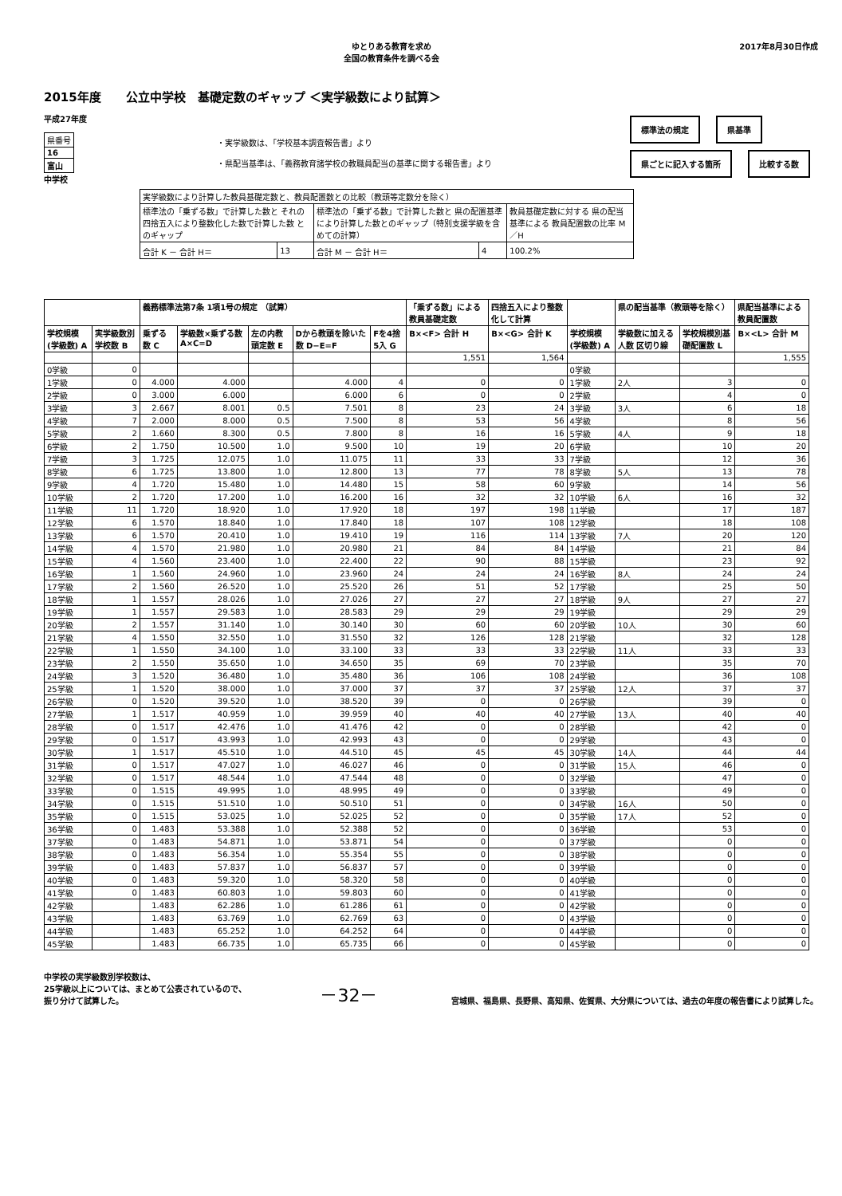ゆとりある教育を求め
全国の教育条件を調べる会
2017年8月30日作成
2015年度 公立中学校　基礎定数のギャップ ＜実学級数により試算＞
平成27年度
| 県番号 |
| 16 |
| 富山 |
中学校
・実学級数は、「学校基本調査報告書」より
・県配当基準は、「義務教育諸学校の教職員配当の基準に関する報告書」より
標準法の規定 県基準
県ごとに記入する箇所 比較する数
| 実学級数により計算した教員基礎定数と、教員配置数との比較（教頭等定数分を除く） | | | | |
| 標準法の「乗ずる数」で計算した数と それの四捨五入により整数化した数で計算した数 とのギャップ | | 標準法の「乗ずる数」で計算した数と 県の配置基準により計算した数とのギャップ（特別支援学級を含めての計算） | | 教員基礎定数に対する 県の配当基準による 教員配置数の比率 M／H |
| 合計 K － 合計 H＝ | 13 | 合計 M － 合計 H＝ | 4 | 100.2% |
| | | 義務標準法第7条 1項1号の規定 （試算） | | | | | 「乗ずる数」による教員基礎定数 | 四捨五入により整数化して計算 | | 県の配当基準（教頭等を除く） | | 県配当基準による教員配置数 |
| --- | --- | --- | --- | --- | --- | --- | --- | --- | --- | --- | --- | --- |
| 学校規模(学級数) A | 実学級数別学校数 B | 乗ずる数 C | 学級数×乗ずる数 A×C=D | 左の内教頭定数 E | Dから教頭を除いた数 D−E=F | Fを4捨5入 G | B×<F> 合計 H | B×<G> 合計 K | 学校規模(学級数) A | 学級数に加える人数 区切り線 | 学校規模別基礎配置数 L | B×<L> 合計 M |
| | | | | | | | 1,551 | 1,564 | | | | 1,555 |
| 0学級 | 0 | | | | | | | | 0学級 | | | |
| 1学級 | 0 | 4.000 | 4.000 | | 4.000 | 4 | 0 | 0 | 1学級 | 2人 | 3 | 0 |
| 2学級 | 0 | 3.000 | 6.000 | | 6.000 | 6 | 0 | 0 | 2学級 | | 4 | 0 |
| 3学級 | 3 | 2.667 | 8.001 | 0.5 | 7.501 | 8 | 23 | 24 | 3学級 | 3人 | 6 | 18 |
| 4学級 | 7 | 2.000 | 8.000 | 0.5 | 7.500 | 8 | 53 | 56 | 4学級 | | 8 | 56 |
| 5学級 | 2 | 1.660 | 8.300 | 0.5 | 7.800 | 8 | 16 | 16 | 5学級 | 4人 | 9 | 18 |
| 6学級 | 2 | 1.750 | 10.500 | 1.0 | 9.500 | 10 | 19 | 20 | 6学級 | | 10 | 20 |
| 7学級 | 3 | 1.725 | 12.075 | 1.0 | 11.075 | 11 | 33 | 33 | 7学級 | | 12 | 36 |
| 8学級 | 6 | 1.725 | 13.800 | 1.0 | 12.800 | 13 | 77 | 78 | 8学級 | 5人 | 13 | 78 |
| 9学級 | 4 | 1.720 | 15.480 | 1.0 | 14.480 | 15 | 58 | 60 | 9学級 | | 14 | 56 |
| 10学級 | 2 | 1.720 | 17.200 | 1.0 | 16.200 | 16 | 32 | 32 | 10学級 | 6人 | 16 | 32 |
| 11学級 | 11 | 1.720 | 18.920 | 1.0 | 17.920 | 18 | 197 | 198 | 11学級 | | 17 | 187 |
| 12学級 | 6 | 1.570 | 18.840 | 1.0 | 17.840 | 18 | 107 | 108 | 12学級 | | 18 | 108 |
| 13学級 | 6 | 1.570 | 20.410 | 1.0 | 19.410 | 19 | 116 | 114 | 13学級 | 7人 | 20 | 120 |
| 14学級 | 4 | 1.570 | 21.980 | 1.0 | 20.980 | 21 | 84 | 84 | 14学級 | | 21 | 84 |
| 15学級 | 4 | 1.560 | 23.400 | 1.0 | 22.400 | 22 | 90 | 88 | 15学級 | | 23 | 92 |
| 16学級 | 1 | 1.560 | 24.960 | 1.0 | 23.960 | 24 | 24 | 24 | 16学級 | 8人 | 24 | 24 |
| 17学級 | 2 | 1.560 | 26.520 | 1.0 | 25.520 | 26 | 51 | 52 | 17学級 | | 25 | 50 |
| 18学級 | 1 | 1.557 | 28.026 | 1.0 | 27.026 | 27 | 27 | 27 | 18学級 | 9人 | 27 | 27 |
| 19学級 | 1 | 1.557 | 29.583 | 1.0 | 28.583 | 29 | 29 | 29 | 19学級 | | 29 | 29 |
| 20学級 | 2 | 1.557 | 31.140 | 1.0 | 30.140 | 30 | 60 | 60 | 20学級 | 10人 | 30 | 60 |
| 21学級 | 4 | 1.550 | 32.550 | 1.0 | 31.550 | 32 | 126 | 128 | 21学級 | | 32 | 128 |
| 22学級 | 1 | 1.550 | 34.100 | 1.0 | 33.100 | 33 | 33 | 33 | 22学級 | 11人 | 33 | 33 |
| 23学級 | 2 | 1.550 | 35.650 | 1.0 | 34.650 | 35 | 69 | 70 | 23学級 | | 35 | 70 |
| 24学級 | 3 | 1.520 | 36.480 | 1.0 | 35.480 | 36 | 106 | 108 | 24学級 | | 36 | 108 |
| 25学級 | 1 | 1.520 | 38.000 | 1.0 | 37.000 | 37 | 37 | 37 | 25学級 | 12人 | 37 | 37 |
| 26学級 | 0 | 1.520 | 39.520 | 1.0 | 38.520 | 39 | 0 | 0 | 26学級 | | 39 | 0 |
| 27学級 | 1 | 1.517 | 40.959 | 1.0 | 39.959 | 40 | 40 | 40 | 27学級 | 13人 | 40 | 40 |
| 28学級 | 0 | 1.517 | 42.476 | 1.0 | 41.476 | 42 | 0 | 0 | 28学級 | | 42 | 0 |
| 29学級 | 0 | 1.517 | 43.993 | 1.0 | 42.993 | 43 | 0 | 0 | 29学級 | | 43 | 0 |
| 30学級 | 1 | 1.517 | 45.510 | 1.0 | 44.510 | 45 | 45 | 45 | 30学級 | 14人 | 44 | 44 |
| 31学級 | 0 | 1.517 | 47.027 | 1.0 | 46.027 | 46 | 0 | 0 | 31学級 | 15人 | 46 | 0 |
| 32学級 | 0 | 1.517 | 48.544 | 1.0 | 47.544 | 48 | 0 | 0 | 32学級 | | 47 | 0 |
| 33学級 | 0 | 1.515 | 49.995 | 1.0 | 48.995 | 49 | 0 | 0 | 33学級 | | 49 | 0 |
| 34学級 | 0 | 1.515 | 51.510 | 1.0 | 50.510 | 51 | 0 | 0 | 34学級 | 16人 | 50 | 0 |
| 35学級 | 0 | 1.515 | 53.025 | 1.0 | 52.025 | 52 | 0 | 0 | 35学級 | 17人 | 52 | 0 |
| 36学級 | 0 | 1.483 | 53.388 | 1.0 | 52.388 | 52 | 0 | 0 | 36学級 | | 53 | 0 |
| 37学級 | 0 | 1.483 | 54.871 | 1.0 | 53.871 | 54 | 0 | 0 | 37学級 | | 0 | 0 |
| 38学級 | 0 | 1.483 | 56.354 | 1.0 | 55.354 | 55 | 0 | 0 | 38学級 | | 0 | 0 |
| 39学級 | 0 | 1.483 | 57.837 | 1.0 | 56.837 | 57 | 0 | 0 | 39学級 | | 0 | 0 |
| 40学級 | 0 | 1.483 | 59.320 | 1.0 | 58.320 | 58 | 0 | 0 | 40学級 | | 0 | 0 |
| 41学級 | 0 | 1.483 | 60.803 | 1.0 | 59.803 | 60 | 0 | 0 | 41学級 | | 0 | 0 |
| 42学級 | | 1.483 | 62.286 | 1.0 | 61.286 | 61 | 0 | 0 | 42学級 | | 0 | 0 |
| 43学級 | | 1.483 | 63.769 | 1.0 | 62.769 | 63 | 0 | 0 | 43学級 | | 0 | 0 |
| 44学級 | | 1.483 | 65.252 | 1.0 | 64.252 | 64 | 0 | 0 | 44学級 | | 0 | 0 |
| 45学級 | | 1.483 | 66.735 | 1.0 | 65.735 | 66 | 0 | 0 | 45学級 | | 0 | 0 |
中学校の実学級数別学校数は、
25学級以上については、まとめて公表されているので、
振り分けて試算した。
－32－
宮城県、福島県、長野県、高知県、佐賀県、大分県については、過去の年度の報告書により試算した。